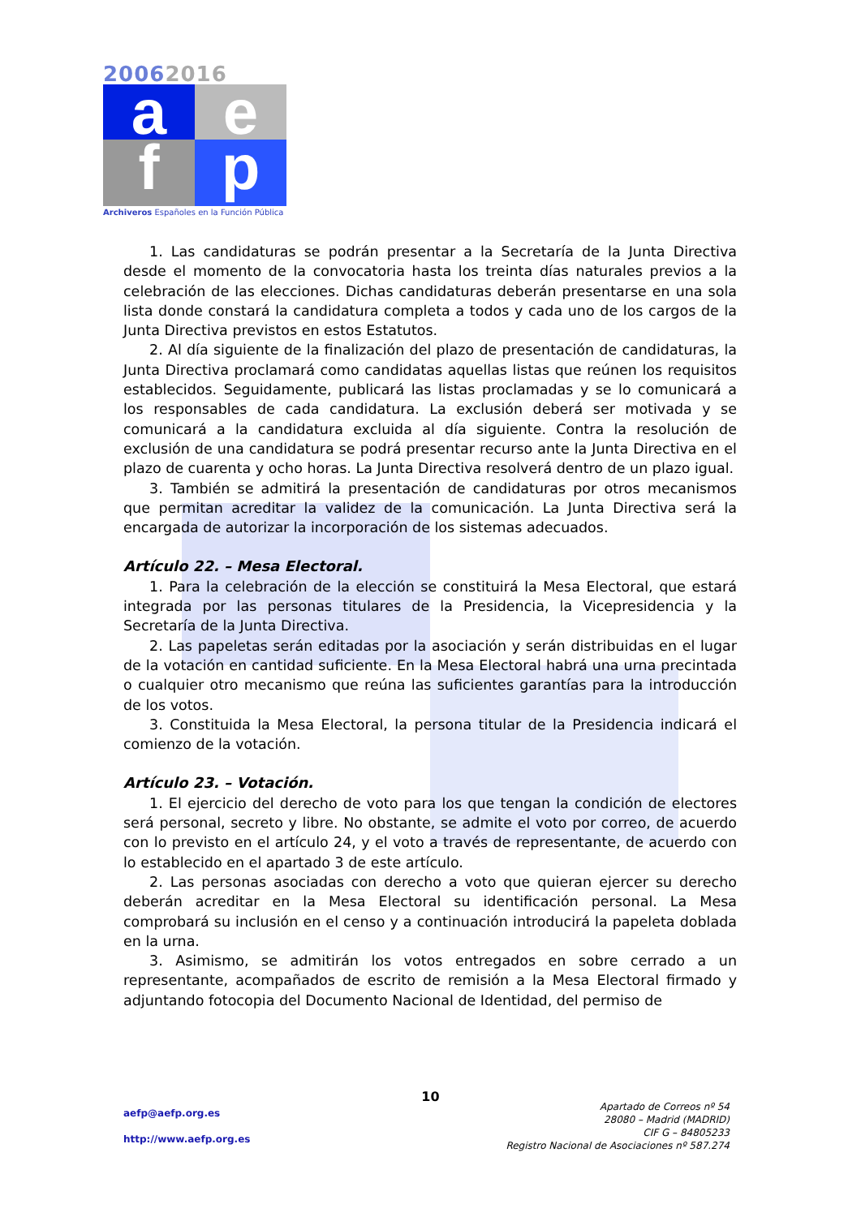20062016
a
e
f
p
Archiveros Españoles en la Función Pública
1. Las candidaturas se podrán presentar a la Secretaría de la Junta Directiva desde el momento de la convocatoria hasta los treinta días naturales previos a la celebración de las elecciones. Dichas candidaturas deberán presentarse en una sola lista donde constará la candidatura completa a todos y cada uno de los cargos de la Junta Directiva previstos en estos Estatutos.
2. Al día siguiente de la finalización del plazo de presentación de candidaturas, la Junta Directiva proclamará como candidatas aquellas listas que reúnen los requisitos establecidos. Seguidamente, publicará las listas proclamadas y se lo comunicará a los responsables de cada candidatura. La exclusión deberá ser motivada y se comunicará a la candidatura excluida al día siguiente. Contra la resolución de exclusión de una candidatura se podrá presentar recurso ante la Junta Directiva en el plazo de cuarenta y ocho horas. La Junta Directiva resolverá dentro de un plazo igual.
3. También se admitirá la presentación de candidaturas por otros mecanismos que permitan acreditar la validez de la comunicación. La Junta Directiva será la encargada de autorizar la incorporación de los sistemas adecuados.
Artículo 22. – Mesa Electoral.
1. Para la celebración de la elección se constituirá la Mesa Electoral, que estará integrada por las personas titulares de la Presidencia, la Vicepresidencia y la Secretaría de la Junta Directiva.
2. Las papeletas serán editadas por la asociación y serán distribuidas en el lugar de la votación en cantidad suficiente. En la Mesa Electoral habrá una urna precintada o cualquier otro mecanismo que reúna las suficientes garantías para la introducción de los votos.
3. Constituida la Mesa Electoral, la persona titular de la Presidencia indicará el comienzo de la votación.
Artículo 23. – Votación.
1. El ejercicio del derecho de voto para los que tengan la condición de electores será personal, secreto y libre. No obstante, se admite el voto por correo, de acuerdo con lo previsto en el artículo 24, y el voto a través de representante, de acuerdo con lo establecido en el apartado 3 de este artículo.
2. Las personas asociadas con derecho a voto que quieran ejercer su derecho deberán acreditar en la Mesa Electoral su identificación personal. La Mesa comprobará su inclusión en el censo y a continuación introducirá la papeleta doblada en la urna.
3. Asimismo, se admitirán los votos entregados en sobre cerrado a un representante, acompañados de escrito de remisión a la Mesa Electoral firmado y adjuntando fotocopia del Documento Nacional de Identidad, del permiso de
10
aefp@aefp.org.es
http://www.aefp.org.es
Apartado de Correos nº 54
28080 – Madrid (MADRID)
CIF G – 84805233
Registro Nacional de Asociaciones nº 587.274